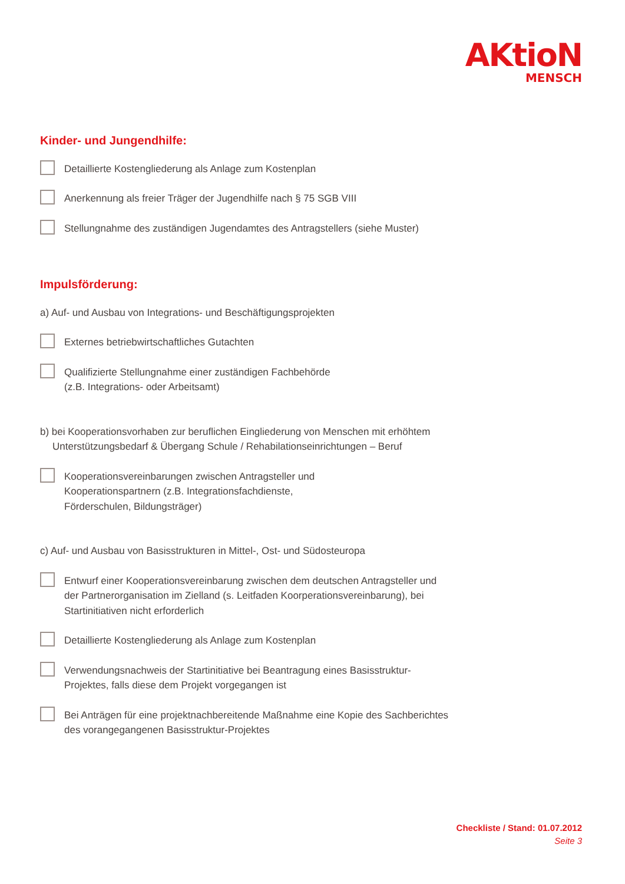AKtioN
MENSCH
Kinder- und Jungendhilfe:
Detaillierte Kostengliederung als Anlage zum Kostenplan
Anerkennung als freier Träger der Jugendhilfe nach § 75 SGB VIII
Stellungnahme des zuständigen Jugendamtes des Antragstellers (siehe Muster)
Impulsförderung:
a) Auf- und Ausbau von Integrations- und Beschäftigungsprojekten
Externes betriebwirtschaftliches Gutachten
Qualifizierte Stellungnahme einer zuständigen Fachbehörde
(z.B. Integrations- oder Arbeitsamt)
b) bei Kooperationsvorhaben zur beruflichen Eingliederung von Menschen mit erhöhtem Unterstützungsbedarf & Übergang Schule / Rehabilationseinrichtungen – Beruf
Kooperationsvereinbarungen zwischen Antragsteller und
Kooperationspartnern (z.B. Integrationsfachdienste,
Förderschulen, Bildungsträger)
c) Auf- und Ausbau von Basisstrukturen in Mittel-, Ost- und Südosteuropa
Entwurf einer Kooperationsvereinbarung zwischen dem deutschen Antragsteller und der Partnerorganisation im Zielland (s. Leitfaden Koorperationsvereinbarung), bei Startinitiativen nicht erforderlich
Detaillierte Kostengliederung als Anlage zum Kostenplan
Verwendungsnachweis der Startinitiative bei Beantragung eines Basisstruktur-Projektes, falls diese dem Projekt vorgegangen ist
Bei Anträgen für eine projektnachbereitende Maßnahme eine Kopie des Sachberichtes des vorangegangenen Basisstruktur-Projektes
Checkliste / Stand: 01.07.2012
Seite 3